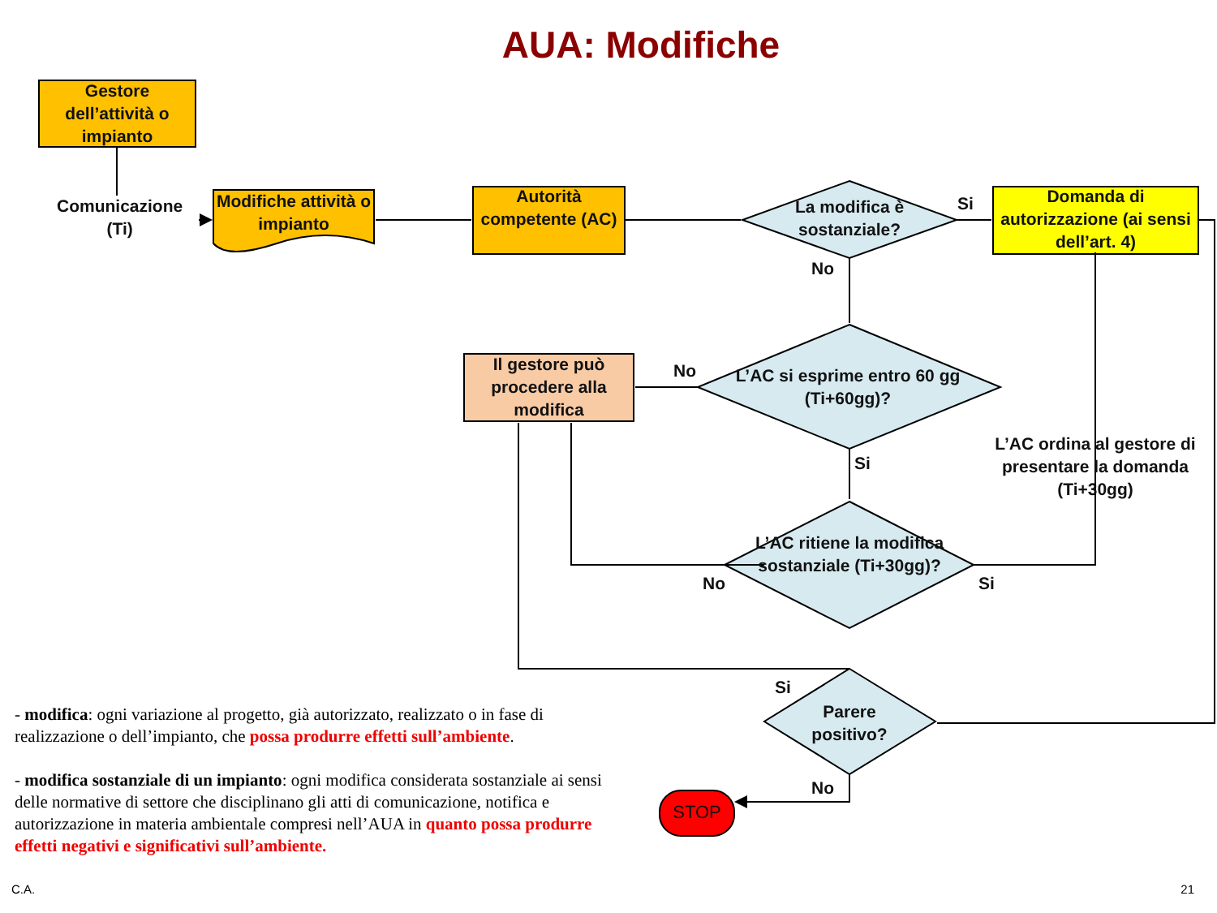AUA: Modifiche
Gestore dell’attività o impianto
Comunicazione
(Ti)
Modifiche attività o impianto
Autorità competente (AC)
La modifica è sostanziale?
Si
Domanda di autorizzazione (ai sensi dell’art. 4)
No
Il gestore può procedere alla modifica
No
L’AC si esprime entro 60 gg (Ti+60gg)?
Si
L’AC ordina al gestore di presentare la domanda (Ti+30gg)
L’AC ritiene la modifica sostanziale (Ti+30gg)?
No Si
Si
Parere positivo?
No
STOP
- modifica: ogni variazione al progetto, già autorizzato, realizzato o in fase di realizzazione o dell’impianto, che possa produrre effetti sull’ambiente.
- modifica sostanziale di un impianto: ogni modifica considerata sostanziale ai sensi delle normative di settore che disciplinano gli atti di comunicazione, notifica e autorizzazione in materia ambientale compresi nell’AUA in quanto possa produrre effetti negativi e significativi sull’ambiente.
C.A. 21